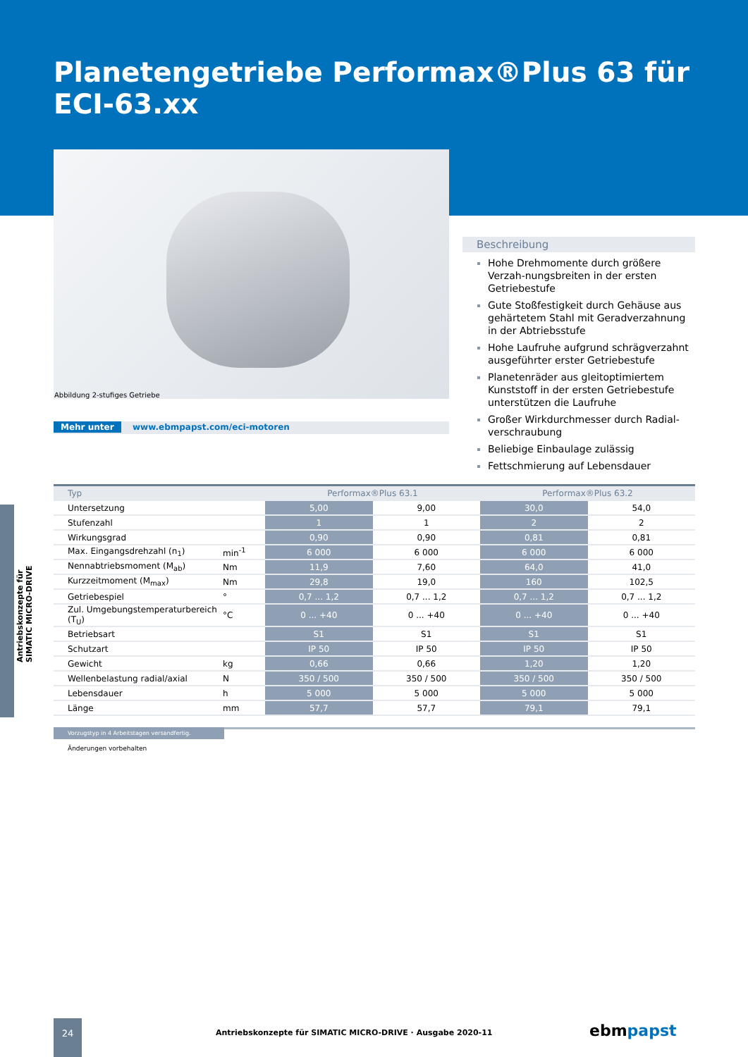Planetengetriebe Performax®Plus 63 für ECI-63.xx
Abbildung 2-stufiges Getriebe
Mehr unter www.ebmpapst.com/eci-motoren
Beschreibung
Hohe Drehmomente durch größere Verzah-nungsbreiten in der ersten Getriebestufe
Gute Stoßfestigkeit durch Gehäuse aus gehärtetem Stahl mit Geradverzahnung in der Abtriebsstufe
Hohe Laufruhe aufgrund schrägverzahnt ausgeführter erster Getriebestufe
Planetenräder aus gleitoptimiertem Kunststoff in der ersten Getriebestufe unterstützen die Laufruhe
Großer Wirkdurchmesser durch Radial-verschraubung
Beliebige Einbaulage zulässig
Fettschmierung auf Lebensdauer
Antriebskonzepte für SIMATIC MICRO-DRIVE
| Typ | | Performax®Plus 63.1 | | Performax®Plus 63.2 | |
| --- | --- | --- | --- | --- | --- |
| Untersetzung | | 5,00 | 9,00 | 30,0 | 54,0 |
| Stufenzahl | | 1 | 1 | 2 | 2 |
| Wirkungsgrad | | 0,90 | 0,90 | 0,81 | 0,81 |
| Max. Eingangsdrehzahl (n<sub>1</sub>) | min<sup>-1</sup> | 6 000 | 6 000 | 6 000 | 6 000 |
| Nennabtriebsmoment (M<sub>ab</sub>) | Nm | 11,9 | 7,60 | 64,0 | 41,0 |
| Kurzzeitmoment (M<sub>max</sub>) | Nm | 29,8 | 19,0 | 160 | 102,5 |
| Getriebespiel | ° | 0,7 ... 1,2 | 0,7 ... 1,2 | 0,7 ... 1,2 | 0,7 ... 1,2 |
| Zul. Umgebungstemperaturbereich (T<sub>U</sub>) | °C | 0 ... +40 | 0 ... +40 | 0 ... +40 | 0 ... +40 |
| Betriebsart | | S1 | S1 | S1 | S1 |
| Schutzart | | IP 50 | IP 50 | IP 50 | IP 50 |
| Gewicht | kg | 0,66 | 0,66 | 1,20 | 1,20 |
| Wellenbelastung radial/axial | N | 350 / 500 | 350 / 500 | 350 / 500 | 350 / 500 |
| Lebensdauer | h | 5 000 | 5 000 | 5 000 | 5 000 |
| Länge | mm | 57,7 | 57,7 | 79,1 | 79,1 |
Vorzugstyp in 4 Arbeitstagen versandfertig.
Änderungen vorbehalten
24
Antriebskonzepte für SIMATIC MICRO-DRIVE · Ausgabe 2020-11
ebmpapst